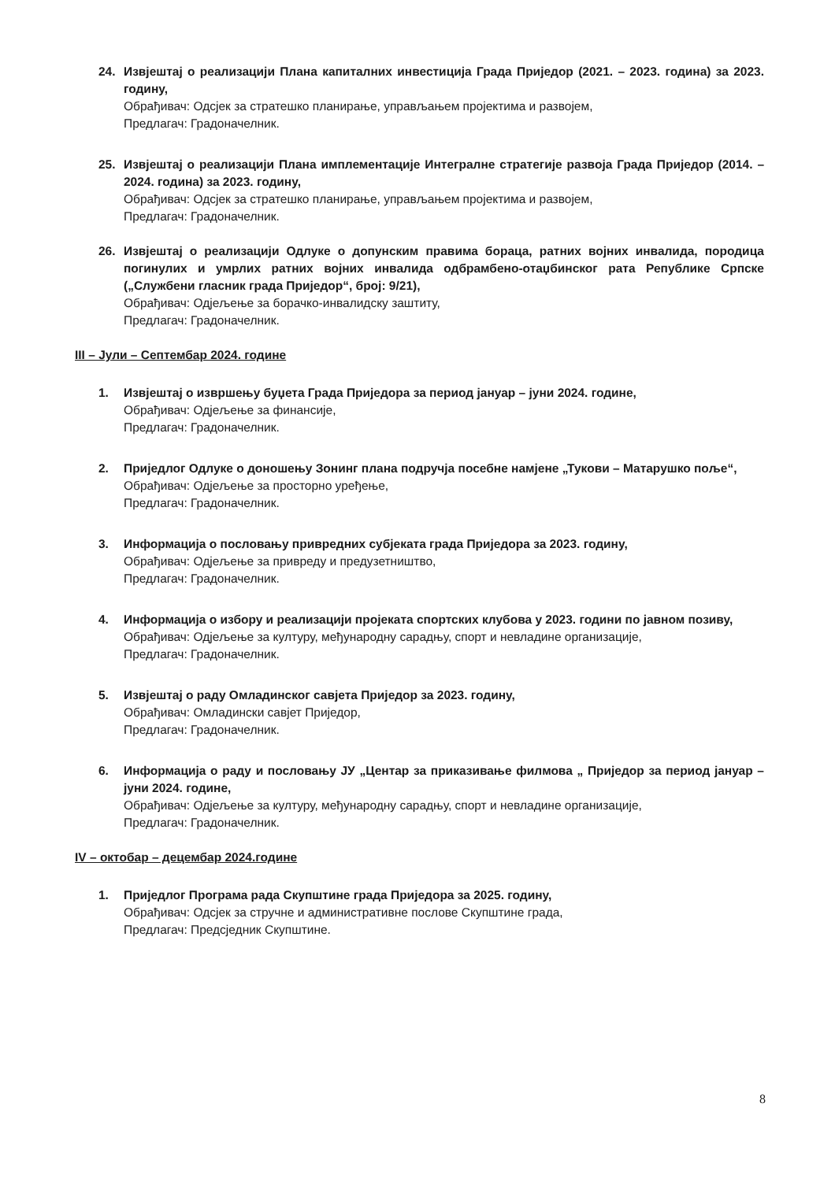24. Извјештај о реализацији Плана капиталних инвестиција Града Приједор (2021. – 2023. година) за 2023. годину,
Обрађивач: Одсјек за стратешко планирање, управљањем пројектима и развојем,
Предлагач: Градоначелник.
25. Извјештај о реализацији Плана имплементације Интегралне стратегије развоја Града Приједор (2014. – 2024. година) за 2023. годину,
Обрађивач: Одсјек за стратешко планирање, управљањем пројектима и развојем,
Предлагач: Градоначелник.
26. Извјештај о реализацији Одлуке о допунским правима бораца, ратних војних инвалида, породица погинулих и умрлих ратних војних инвалида одбрамбено-отаџбинског рата Републике Српске („Службени гласник града Приједор“, број: 9/21),
Обрађивач: Одјељење за борачко-инвалидску заштиту,
Предлагач: Градоначелник.
III – Јули – Септембар 2024. године
1. Извјештај о извршењу буџета Града Приједора за период јануар – јуни 2024. године,
Обрађивач: Одјељење за финансије,
Предлагач: Градоначелник.
2. Приједлог Одлуке о доношењу Зонинг плана подручја посебне намјене „Тукови – Матарушко поље“,
Обрађивач: Одјељење за просторно уређење,
Предлагач: Градоначелник.
3. Информација о пословању привредних субјеката града Приједора за 2023. годину,
Обрађивач: Одјељење за привреду и предузетништво,
Предлагач: Градоначелник.
4. Информација о избору и реализацији пројеката спортских клубова у 2023. години по јавном позиву,
Обрађивач: Одјељење за културу, међународну сарадњу, спорт и невладине организације,
Предлагач: Градоначелник.
5. Извјештај о раду Омладинског савјета Приједор за 2023. годину,
Обрађивач: Омладински савјет Приједор,
Предлагач: Градоначелник.
6. Информација о раду и пословању ЈУ „Центар за приказивање филмова „ Приједор за период јануар – јуни 2024. године,
Обрађивач: Одјељење за културу, међународну сарадњу, спорт и невладине организације,
Предлагач: Градоначелник.
IV – октобар – децембар 2024.године
1. Приједлог Програма рада Скупштине града Приједора за 2025. годину,
Обрађивач: Одсјек за стручне и административне послове Скупштине града,
Предлагач: Предсједник Скупштине.
8